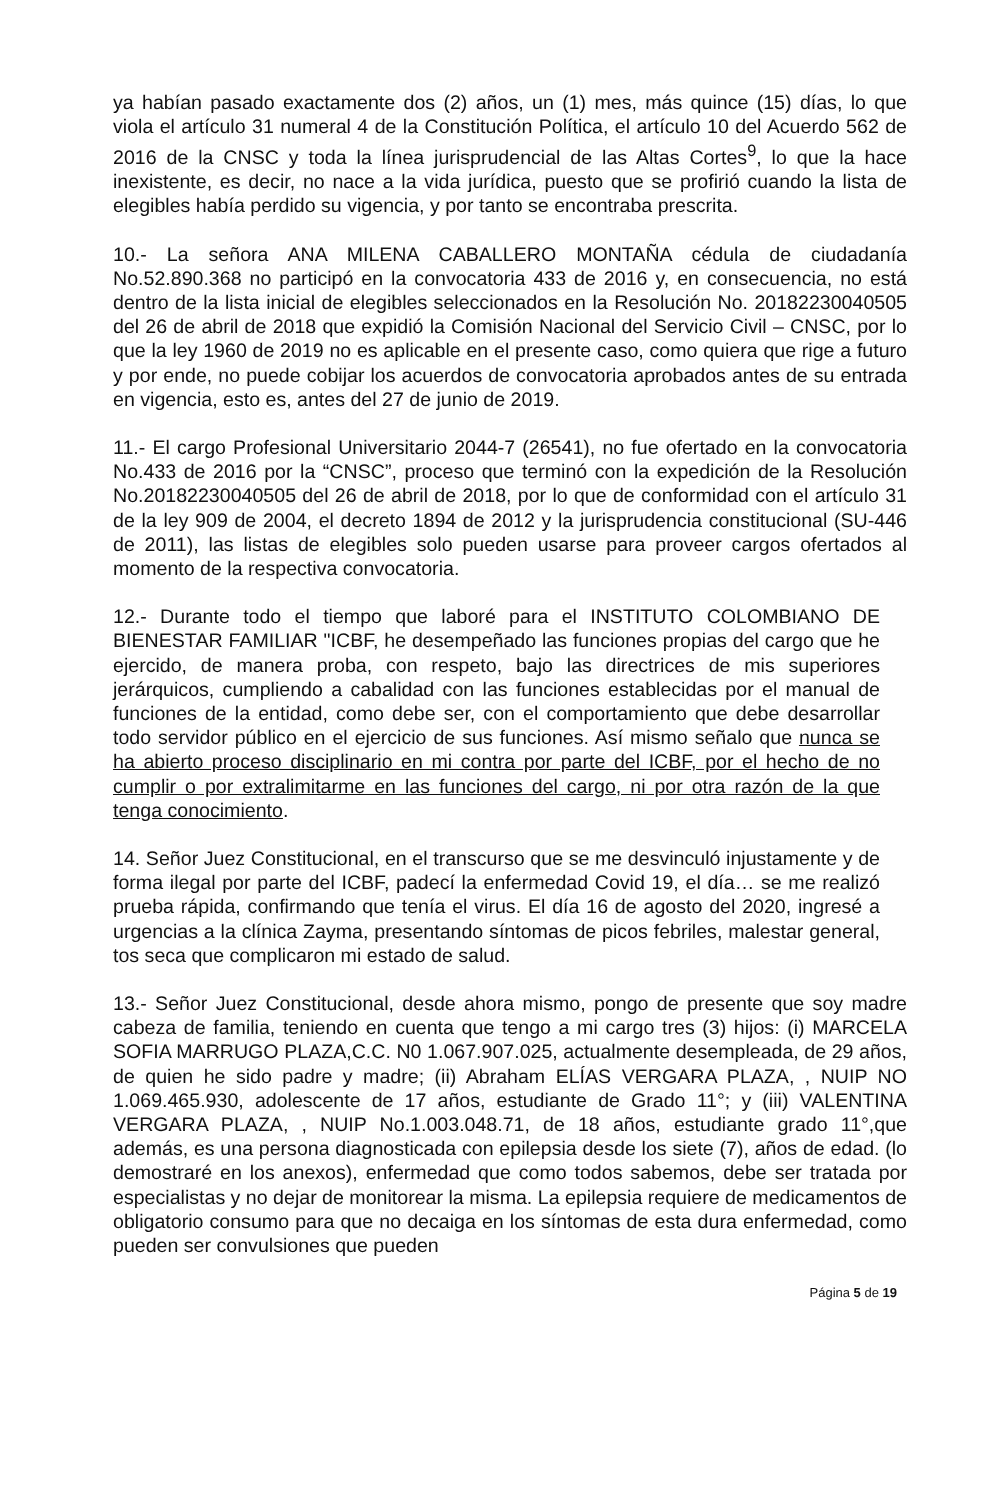ya habían pasado exactamente dos (2) años, un (1) mes, más quince (15) días, lo que viola el artículo 31 numeral 4 de la Constitución Política, el artículo 10 del Acuerdo 562 de 2016 de la CNSC y toda la línea jurisprudencial de las Altas Cortes<sup>9</sup>, lo que la hace inexistente, es decir, no nace a la vida jurídica, puesto que se profirió cuando la lista de elegibles había perdido su vigencia, y por tanto se encontraba prescrita.
10.- La señora ANA MILENA CABALLERO MONTAÑA cédula de ciudadanía No.52.890.368 no participó en la convocatoria 433 de 2016 y, en consecuencia, no está dentro de la lista inicial de elegibles seleccionados en la Resolución No. 20182230040505 del 26 de abril de 2018 que expidió la Comisión Nacional del Servicio Civil – CNSC, por lo que la ley 1960 de 2019 no es aplicable en el presente caso, como quiera que rige a futuro y por ende, no puede cobijar los acuerdos de convocatoria aprobados antes de su entrada en vigencia, esto es, antes del 27 de junio de 2019.
11.- El cargo Profesional Universitario 2044-7 (26541), no fue ofertado en la convocatoria No.433 de 2016 por la “CNSC”, proceso que terminó con la expedición de la Resolución No.20182230040505 del 26 de abril de 2018, por lo que de conformidad con el artículo 31 de la ley 909 de 2004, el decreto 1894 de 2012 y la jurisprudencia constitucional (SU-446 de 2011), las listas de elegibles solo pueden usarse para proveer cargos ofertados al momento de la respectiva convocatoria.
12.- Durante todo el tiempo que laboré para el INSTITUTO COLOMBIANO DE BIENESTAR FAMILIAR "ICBF, he desempeñado las funciones propias del cargo que he ejercido, de manera proba, con respeto, bajo las directrices de mis superiores jerárquicos, cumpliendo a cabalidad con las funciones establecidas por el manual de funciones de la entidad, como debe ser, con el comportamiento que debe desarrollar todo servidor público en el ejercicio de sus funciones. Así mismo señalo que nunca se ha abierto proceso disciplinario en mi contra por parte del ICBF, por el hecho de no cumplir o por extralimitarme en las funciones del cargo, ni por otra razón de la que tenga conocimiento.
14. Señor Juez Constitucional, en el transcurso que se me desvinculó injustamente y de forma ilegal por parte del ICBF, padecí la enfermedad Covid 19, el día… se me realizó prueba rápida, confirmando que tenía el virus. El día 16 de agosto del 2020, ingresé a urgencias a la clínica Zayma, presentando síntomas de picos febriles, malestar general, tos seca que complicaron mi estado de salud.
13.- Señor Juez Constitucional, desde ahora mismo, pongo de presente que soy madre cabeza de familia, teniendo en cuenta que tengo a mi cargo tres (3) hijos: (i) MARCELA SOFIA MARRUGO PLAZA,C.C. N0 1.067.907.025, actualmente desempleada, de 29 años, de quien he sido padre y madre; (ii) Abraham ELÍAS VERGARA PLAZA, , NUIP NO 1.069.465.930, adolescente de 17 años, estudiante de Grado 11°; y (iii) VALENTINA VERGARA PLAZA, , NUIP No.1.003.048.71, de 18 años, estudiante grado 11°,que además, es una persona diagnosticada con epilepsia desde los siete (7), años de edad. (lo demostraré en los anexos), enfermedad que como todos sabemos, debe ser tratada por especialistas y no dejar de monitorear la misma. La epilepsia requiere de medicamentos de obligatorio consumo para que no decaiga en los síntomas de esta dura enfermedad, como pueden ser convulsiones que pueden
Página 5 de 19